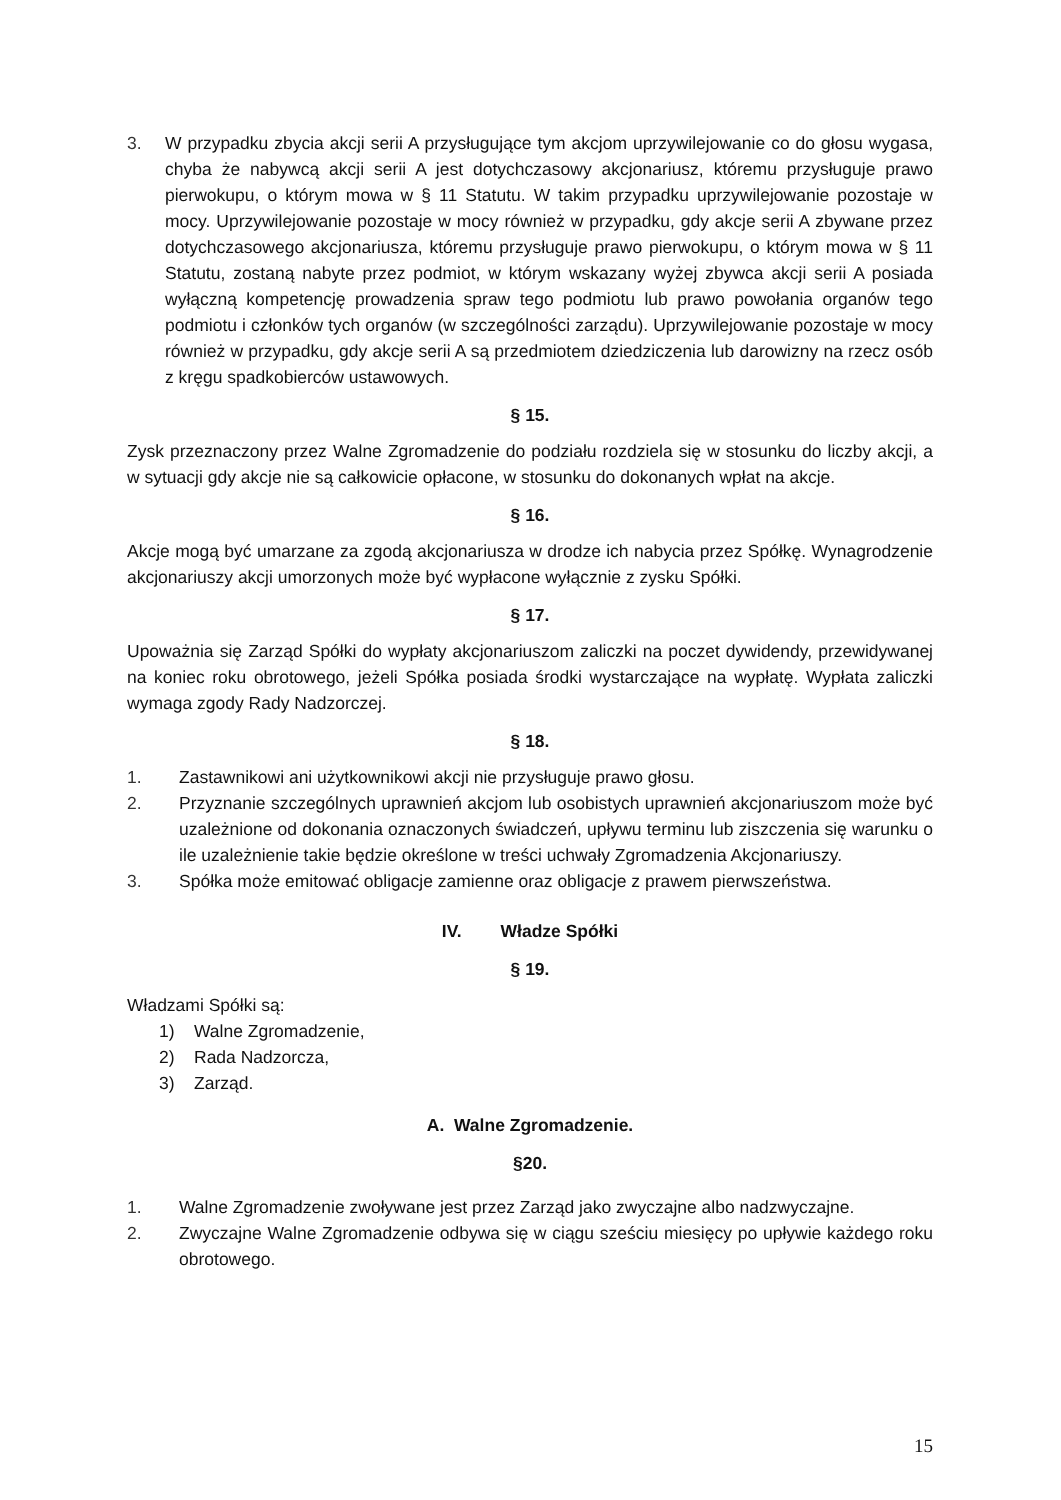3. W przypadku zbycia akcji serii A przysługujące tym akcjom uprzywilejowanie co do głosu wygasa, chyba że nabywcą akcji serii A jest dotychczasowy akcjonariusz, któremu przysługuje prawo pierwokupu, o którym mowa w § 11 Statutu. W takim przypadku uprzywilejowanie pozostaje w mocy. Uprzywilejowanie pozostaje w mocy również w przypadku, gdy akcje serii A zbywane przez dotychczasowego akcjonariusza, któremu przysługuje prawo pierwokupu, o którym mowa w § 11 Statutu, zostaną nabyte przez podmiot, w którym wskazany wyżej zbywca akcji serii A posiada wyłączną kompetencję prowadzenia spraw tego podmiotu lub prawo powołania organów tego podmiotu i członków tych organów (w szczególności zarządu). Uprzywilejowanie pozostaje w mocy również w przypadku, gdy akcje serii A są przedmiotem dziedziczenia lub darowizny na rzecz osób z kręgu spadkobierców ustawowych.
§ 15.
Zysk przeznaczony przez Walne Zgromadzenie do podziału rozdziela się w stosunku do liczby akcji, a w sytuacji gdy akcje nie są całkowicie opłacone, w stosunku do dokonanych wpłat na akcje.
§ 16.
Akcje mogą być umarzane za zgodą akcjonariusza w drodze ich nabycia przez Spółkę. Wynagrodzenie akcjonariuszy akcji umorzonych może być wypłacone wyłącznie z zysku Spółki.
§ 17.
Upoważnia się Zarząd Spółki do wypłaty akcjonariuszom zaliczki na poczet dywidendy, przewidywanej na koniec roku obrotowego, jeżeli Spółka posiada środki wystarczające na wypłatę. Wypłata zaliczki wymaga zgody Rady Nadzorczej.
§ 18.
1. Zastawnikowi ani użytkownikowi akcji nie przysługuje prawo głosu.
2. Przyznanie szczególnych uprawnień akcjom lub osobistych uprawnień akcjonariuszom może być uzależnione od dokonania oznaczonych świadczeń, upływu terminu lub ziszczenia się warunku o ile uzależnienie takie będzie określone w treści uchwały Zgromadzenia Akcjonariuszy.
3. Spółka może emitować obligacje zamienne oraz obligacje z prawem pierwszeństwa.
IV. Władze Spółki
§ 19.
Władzami Spółki są:
1) Walne Zgromadzenie,
2) Rada Nadzorcza,
3) Zarząd.
A. Walne Zgromadzenie.
§20.
1. Walne Zgromadzenie zwoływane jest przez Zarząd jako zwyczajne albo nadzwyczajne.
2. Zwyczajne Walne Zgromadzenie odbywa się w ciągu sześciu miesięcy po upływie każdego roku obrotowego.
15